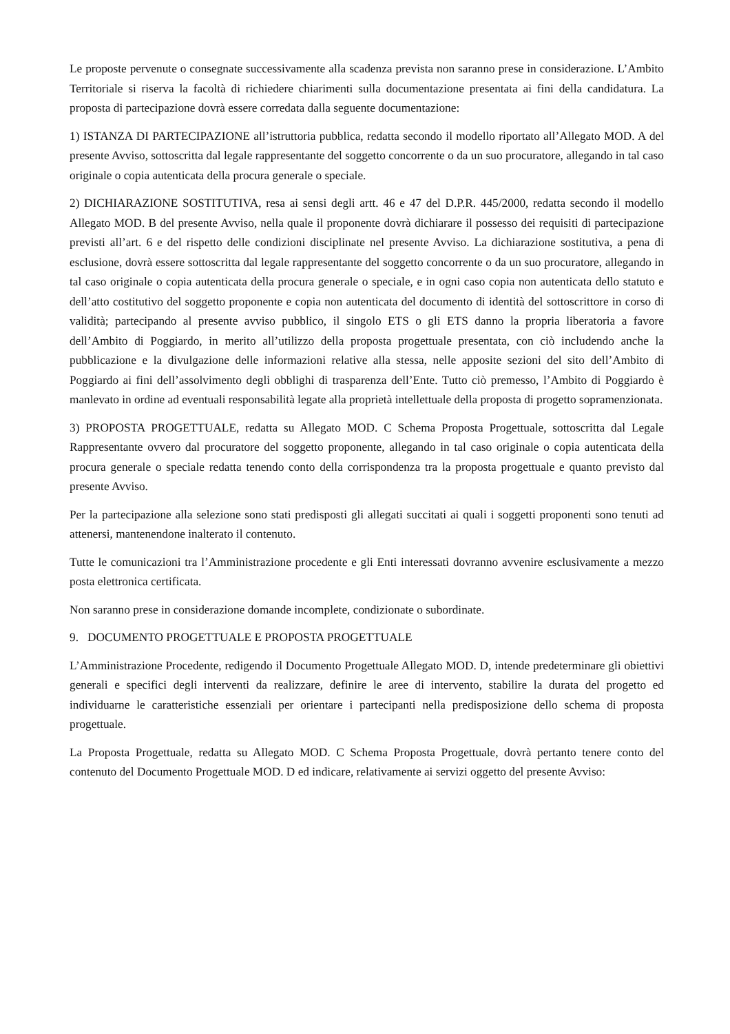Le proposte pervenute o consegnate successivamente alla scadenza prevista non saranno prese in considerazione. L’Ambito Territoriale si riserva la facoltà di richiedere chiarimenti sulla documentazione presentata ai fini della candidatura. La proposta di partecipazione dovrà essere corredata dalla seguente documentazione:
1) ISTANZA DI PARTECIPAZIONE all’istruttoria pubblica, redatta secondo il modello riportato all’Allegato MOD. A del presente Avviso, sottoscritta dal legale rappresentante del soggetto concorrente o da un suo procuratore, allegando in tal caso originale o copia autenticata della procura generale o speciale.
2) DICHIARAZIONE SOSTITUTIVA, resa ai sensi degli artt. 46 e 47 del D.P.R. 445/2000, redatta secondo il modello Allegato MOD. B del presente Avviso, nella quale il proponente dovrà dichiarare il possesso dei requisiti di partecipazione previsti all’art. 6 e del rispetto delle condizioni disciplinate nel presente Avviso. La dichiarazione sostitutiva, a pena di esclusione, dovrà essere sottoscritta dal legale rappresentante del soggetto concorrente o da un suo procuratore, allegando in tal caso originale o copia autenticata della procura generale o speciale, e in ogni caso copia non autenticata dello statuto e dell’atto costitutivo del soggetto proponente e copia non autenticata del documento di identità del sottoscrittore in corso di validità; partecipando al presente avviso pubblico, il singolo ETS o gli ETS danno la propria liberatoria a favore dell’Ambito di Poggiardo, in merito all’utilizzo della proposta progettuale presentata, con ciò includendo anche la pubblicazione e la divulgazione delle informazioni relative alla stessa, nelle apposite sezioni del sito dell’Ambito di Poggiardo ai fini dell’assolvimento degli obblighi di trasparenza dell’Ente. Tutto ciò premesso, l’Ambito di Poggiardo è manlevato in ordine ad eventuali responsabilità legate alla proprietà intellettuale della proposta di progetto sopramenzionata.
3) PROPOSTA PROGETTUALE, redatta su Allegato MOD. C Schema Proposta Progettuale, sottoscritta dal Legale Rappresentante ovvero dal procuratore del soggetto proponente, allegando in tal caso originale o copia autenticata della procura generale o speciale redatta tenendo conto della corrispondenza tra la proposta progettuale e quanto previsto dal presente Avviso.
Per la partecipazione alla selezione sono stati predisposti gli allegati succitati ai quali i soggetti proponenti sono tenuti ad attenersi, mantenendone inalterato il contenuto.
Tutte le comunicazioni tra l’Amministrazione procedente e gli Enti interessati dovranno avvenire esclusivamente a mezzo posta elettronica certificata.
Non saranno prese in considerazione domande incomplete, condizionate o subordinate.
9. DOCUMENTO PROGETTUALE E PROPOSTA PROGETTUALE
L’Amministrazione Procedente, redigendo il Documento Progettuale Allegato MOD. D, intende predeterminare gli obiettivi generali e specifici degli interventi da realizzare, definire le aree di intervento, stabilire la durata del progetto ed individuarne le caratteristiche essenziali per orientare i partecipanti nella predisposizione dello schema di proposta progettuale.
La Proposta Progettuale, redatta su Allegato MOD. C Schema Proposta Progettuale, dovrà pertanto tenere conto del contenuto del Documento Progettuale MOD. D ed indicare, relativamente ai servizi oggetto del presente Avviso: